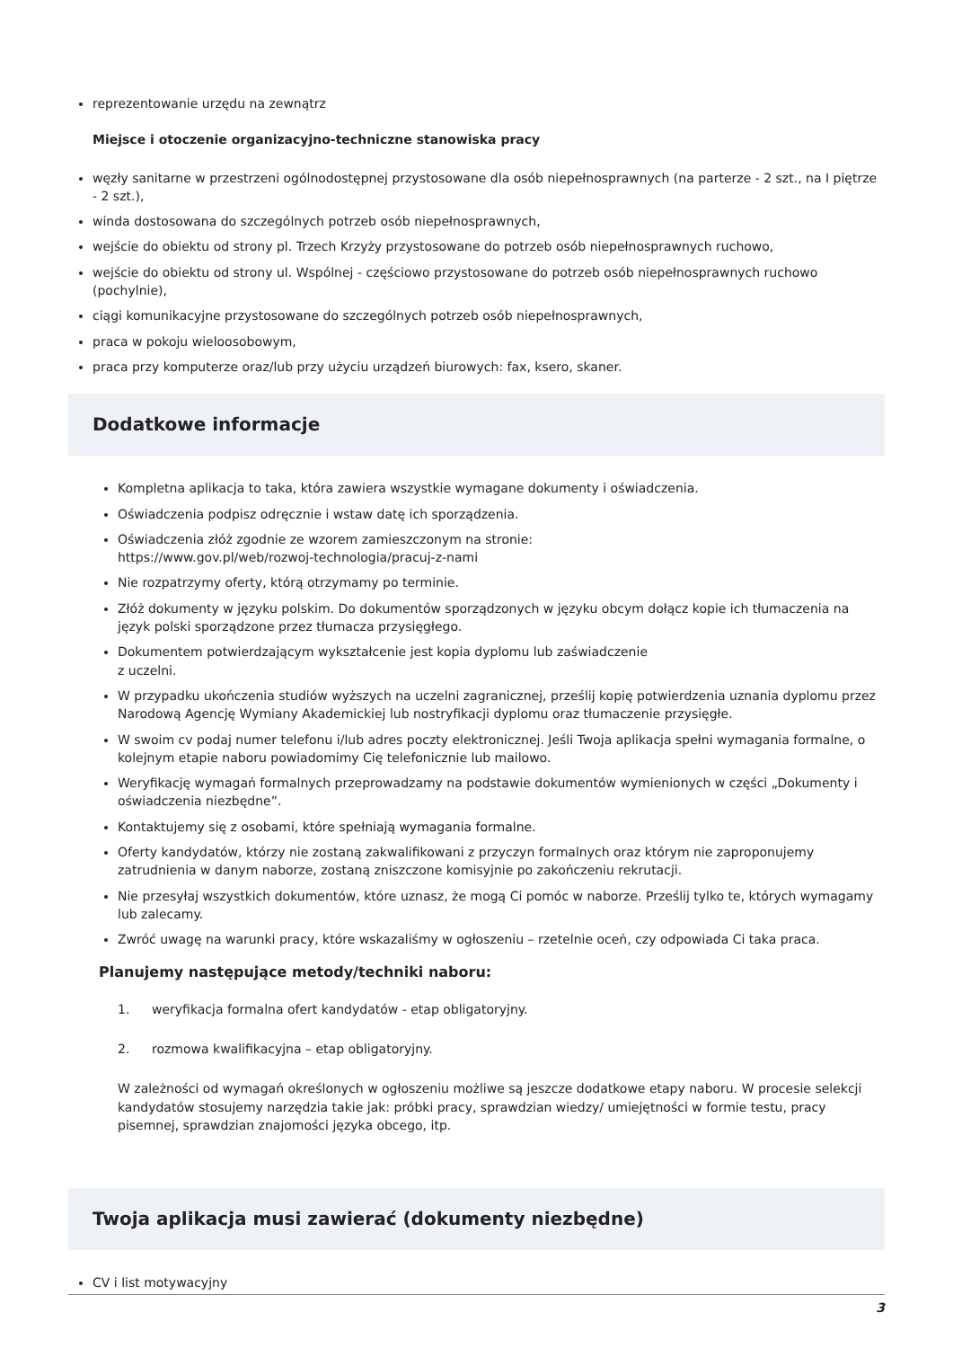reprezentowanie urzędu na zewnątrz
Miejsce i otoczenie organizacyjno-techniczne stanowiska pracy
węzły sanitarne w przestrzeni ogólnodostępnej przystosowane dla osób niepełnosprawnych (na parterze - 2 szt., na I piętrze - 2 szt.),
winda dostosowana do szczególnych potrzeb osób niepełnosprawnych,
wejście do obiektu od strony pl. Trzech Krzyży przystosowane do potrzeb osób niepełnosprawnych ruchowo,
wejście do obiektu od strony ul. Wspólnej - częściowo przystosowane do potrzeb osób niepełnosprawnych ruchowo (pochylnie),
ciągi komunikacyjne przystosowane do szczególnych potrzeb osób niepełnosprawnych,
praca w pokoju wieloosobowym,
praca przy komputerze oraz/lub przy użyciu urządzeń biurowych: fax, ksero, skaner.
Dodatkowe informacje
Kompletna aplikacja to taka, która zawiera wszystkie wymagane dokumenty i oświadczenia.
Oświadczenia podpisz odręcznie i wstaw datę ich sporządzenia.
Oświadczenia złóż zgodnie ze wzorem zamieszczonym na stronie:
https://www.gov.pl/web/rozwoj-technologia/pracuj-z-nami
Nie rozpatrzymy oferty, którą otrzymamy po terminie.
Złóż dokumenty w języku polskim. Do dokumentów sporządzonych w języku obcym dołącz kopie ich tłumaczenia na język polski sporządzone przez tłumacza przysięgłego.
Dokumentem potwierdzającym wykształcenie jest kopia dyplomu lub zaświadczenie
z uczelni.
W przypadku ukończenia studiów wyższych na uczelni zagranicznej, prześlij kopię potwierdzenia uznania dyplomu przez Narodową Agencję Wymiany Akademickiej lub nostryfikacji dyplomu oraz tłumaczenie przysięgłe.
W swoim cv podaj numer telefonu i/lub adres poczty elektronicznej. Jeśli Twoja aplikacja spełni wymagania formalne, o kolejnym etapie naboru powiadomimy Cię telefonicznie lub mailowo.
Weryfikację wymagań formalnych przeprowadzamy na podstawie dokumentów wymienionych w części „Dokumenty i oświadczenia niezbędne”.
Kontaktujemy się z osobami, które spełniają wymagania formalne.
Oferty kandydatów, którzy nie zostaną zakwalifikowani z przyczyn formalnych oraz którym nie zaproponujemy zatrudnienia w danym naborze, zostaną zniszczone komisyjnie po zakończeniu rekrutacji.
Nie przesyłaj wszystkich dokumentów, które uznasz, że mogą Ci pomóc w naborze. Prześlij tylko te, których wymagamy lub zalecamy.
Zwróć uwagę na warunki pracy, które wskazaliśmy w ogłoszeniu – rzetelnie oceń, czy odpowiada Ci taka praca.
Planujemy następujące metody/techniki naboru:
1. weryfikacja formalna ofert kandydatów - etap obligatoryjny.
2. rozmowa kwalifikacyjna – etap obligatoryjny.
W zależności od wymagań określonych w ogłoszeniu możliwe są jeszcze dodatkowe etapy naboru. W procesie selekcji kandydatów stosujemy narzędzia takie jak: próbki pracy, sprawdzian wiedzy/ umiejętności w formie testu, pracy pisemnej, sprawdzian znajomości języka obcego, itp.
Twoja aplikacja musi zawierać (dokumenty niezbędne)
CV i list motywacyjny
3